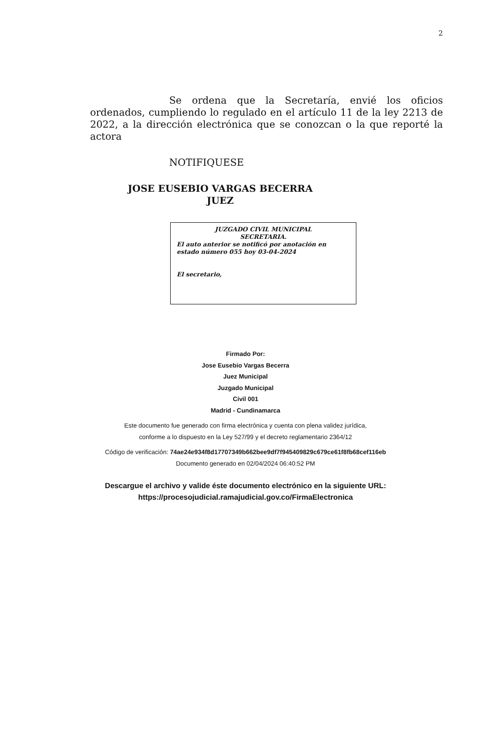2
Se ordena que la Secretaría, envié los oficios ordenados, cumpliendo lo regulado en el artículo 11 de la ley 2213 de 2022, a la dirección electrónica que se conozcan o la que reporté la actora
NOTIFIQUESE
JOSE EUSEBIO VARGAS BECERRA
JUEZ
JUZGADO CIVIL MUNICIPAL
SECRETARIA.
El auto anterior se notificó por anotación en estado número 055 hoy 03-04-2024
El secretario,
Firmado Por:
Jose Eusebio Vargas Becerra
Juez Municipal
Juzgado Municipal
Civil 001
Madrid - Cundinamarca
Este documento fue generado con firma electrónica y cuenta con plena validez jurídica,
conforme a lo dispuesto en la Ley 527/99 y el decreto reglamentario 2364/12
Código de verificación: 74ae24e934f8d17707349b662bee9df7f945409829c679ce61f8fb68cef116eb
Documento generado en 02/04/2024 06:40:52 PM
Descargue el archivo y valide éste documento electrónico en la siguiente URL:
https://procesojudicial.ramajudicial.gov.co/FirmaElectronica